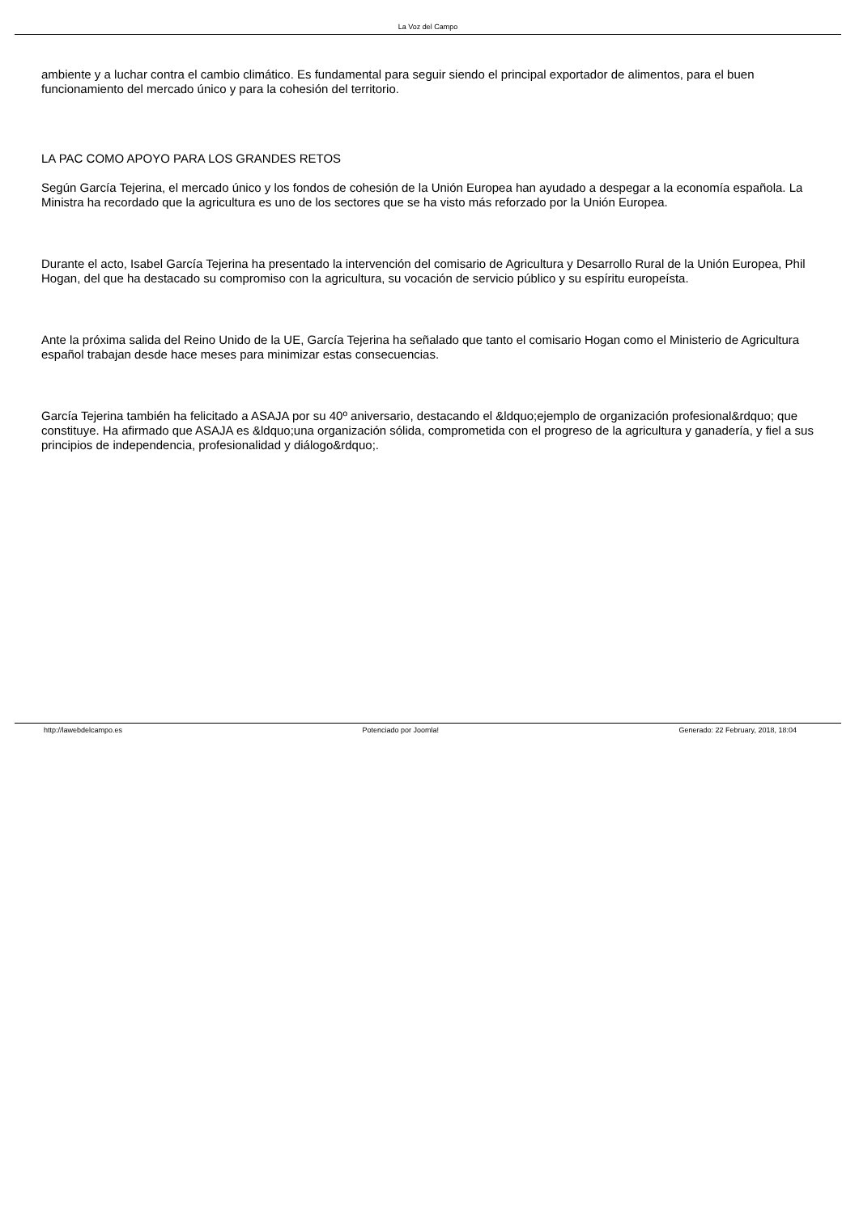La Voz del Campo
ambiente y a luchar contra el cambio climático. Es fundamental para seguir siendo el principal exportador de alimentos, para el buen funcionamiento del mercado único y para la cohesión del territorio.
LA PAC COMO APOYO PARA LOS GRANDES RETOS
Según García Tejerina, el mercado único y los fondos de cohesión de la Unión Europea han ayudado a despegar a la economía española. La Ministra ha recordado que la agricultura es uno de los sectores que se ha visto más reforzado por la Unión Europea.
Durante el acto, Isabel García Tejerina ha presentado la intervención del comisario de Agricultura y Desarrollo Rural de la Unión Europea, Phil Hogan, del que ha destacado su compromiso con la agricultura, su vocación de servicio público y su espíritu europeísta.
Ante la próxima salida del Reino Unido de la UE, García Tejerina ha señalado que tanto el comisario Hogan como el Ministerio de Agricultura español trabajan desde hace meses para minimizar estas consecuencias.
García Tejerina también ha felicitado a ASAJA por su 40º aniversario, destacando el &ldquo;ejemplo de organización profesional&rdquo; que constituye. Ha afirmado que ASAJA es &ldquo;una organización sólida, comprometida con el progreso de la agricultura y ganadería, y fiel a sus principios de independencia, profesionalidad y diálogo&rdquo;.
http://lawebdelcampo.es Potenciado por Joomla! Generado: 22 February, 2018, 18:04